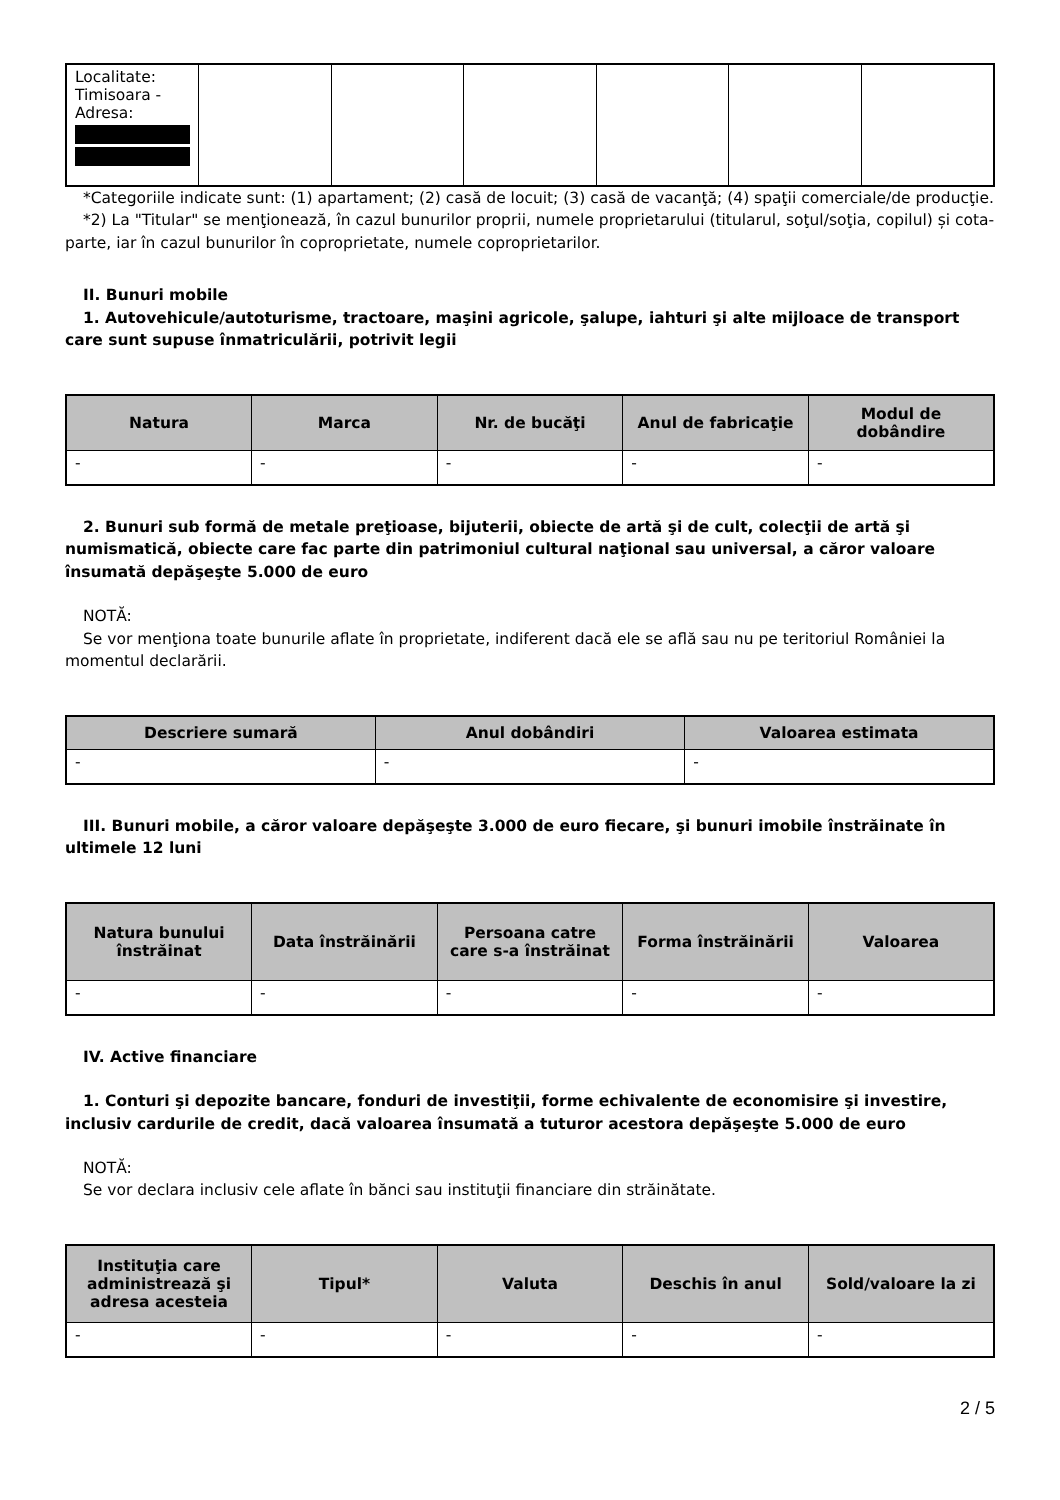| Localitate: Timisoara - Adresa: | | | | | | |
*Categoriile indicate sunt: (1) apartament; (2) casă de locuit; (3) casă de vacanţă; (4) spaţii comerciale/de producţie.
*2) La "Titular" se menţionează, în cazul bunurilor proprii, numele proprietarului (titularul, soţul/soţia, copilul) și cota-parte, iar în cazul bunurilor în coproprietate, numele coproprietarilor.
II. Bunuri mobile
1. Autovehicule/autoturisme, tractoare, maşini agricole, şalupe, iahturi şi alte mijloace de transport care sunt supuse înmatriculării, potrivit legii
| Natura | Marca | Nr. de bucăţi | Anul de fabricaţie | Modul de dobândire |
| --- | --- | --- | --- | --- |
| - | - | - | - | - |
2. Bunuri sub formă de metale preţioase, bijuterii, obiecte de artă şi de cult, colecţii de artă şi numismatică, obiecte care fac parte din patrimoniul cultural naţional sau universal, a căror valoare însumată depăşeşte 5.000 de euro
NOTĂ:
Se vor menţiona toate bunurile aflate în proprietate, indiferent dacă ele se află sau nu pe teritoriul României la momentul declarării.
| Descriere sumară | Anul dobândiri | Valoarea estimata |
| --- | --- | --- |
| - | - | - |
III. Bunuri mobile, a căror valoare depăşeşte 3.000 de euro fiecare, şi bunuri imobile înstrăinate în ultimele 12 luni
| Natura bunului înstrăinat | Data înstrăinării | Persoana catre care s-a înstrăinat | Forma înstrăinării | Valoarea |
| --- | --- | --- | --- | --- |
| - | - | - | - | - |
IV. Active financiare
1. Conturi şi depozite bancare, fonduri de investiţii, forme echivalente de economisire şi investire, inclusiv cardurile de credit, dacă valoarea însumată a tuturor acestora depăşeşte 5.000 de euro
NOTĂ:
Se vor declara inclusiv cele aflate în bănci sau instituţii financiare din străinătate.
| Instituţia care administrează şi adresa acesteia | Tipul* | Valuta | Deschis în anul | Sold/valoare la zi |
| --- | --- | --- | --- | --- |
| - | - | - | - | - |
2 / 5